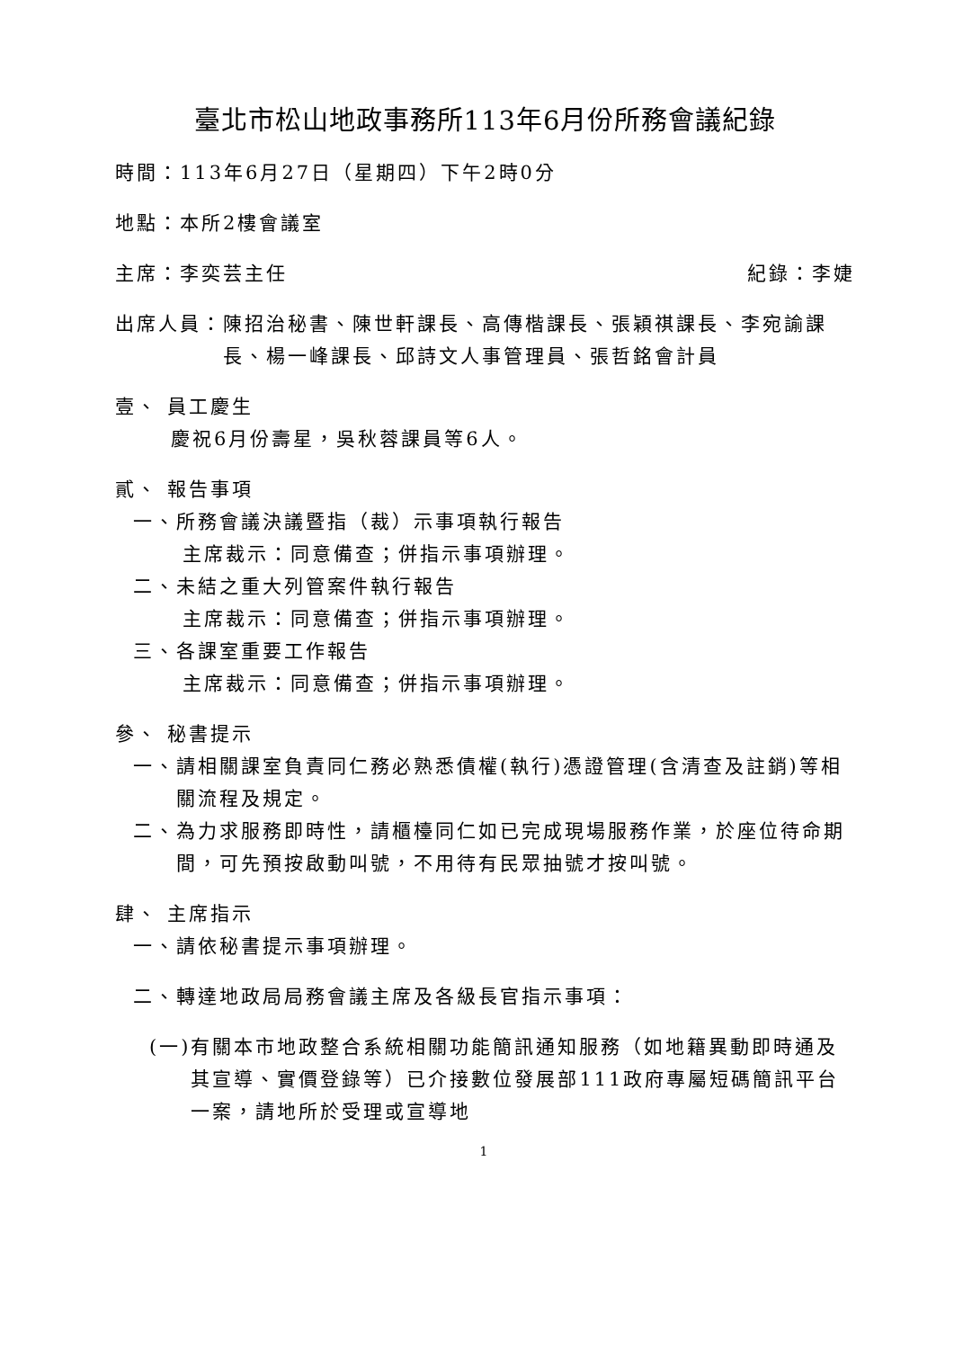臺北市松山地政事務所113年6月份所務會議紀錄
時間：113年6月27日（星期四）下午2時0分
地點：本所2樓會議室
主席：李奕芸主任 紀錄：李婕
出席人員： 陳招治秘書、陳世軒課長、高傳楷課長、張穎祺課長、李宛諭課長、楊一峰課長、邱詩文人事管理員、張哲銘會計員
壹、 員工慶生
慶祝6月份壽星，吳秋蓉課員等6人。
貳、 報告事項
一、所務會議決議暨指（裁）示事項執行報告
主席裁示：同意備查；併指示事項辦理。
二、未結之重大列管案件執行報告
主席裁示：同意備查；併指示事項辦理。
三、各課室重要工作報告
主席裁示：同意備查；併指示事項辦理。
參、 秘書提示
一、 請相關課室負責同仁務必熟悉債權(執行)憑證管理(含清查及註銷)等相關流程及規定。
二、 為力求服務即時性，請櫃檯同仁如已完成現場服務作業，於座位待命期間，可先預按啟動叫號，不用待有民眾抽號才按叫號。
肆、 主席指示
一、請依秘書提示事項辦理。
二、轉達地政局局務會議主席及各級長官指示事項：
(一) 有關本市地政整合系統相關功能簡訊通知服務（如地籍異動即時通及其宣導、實價登錄等）已介接數位發展部111政府專屬短碼簡訊平台一案，請地所於受理或宣導地
1